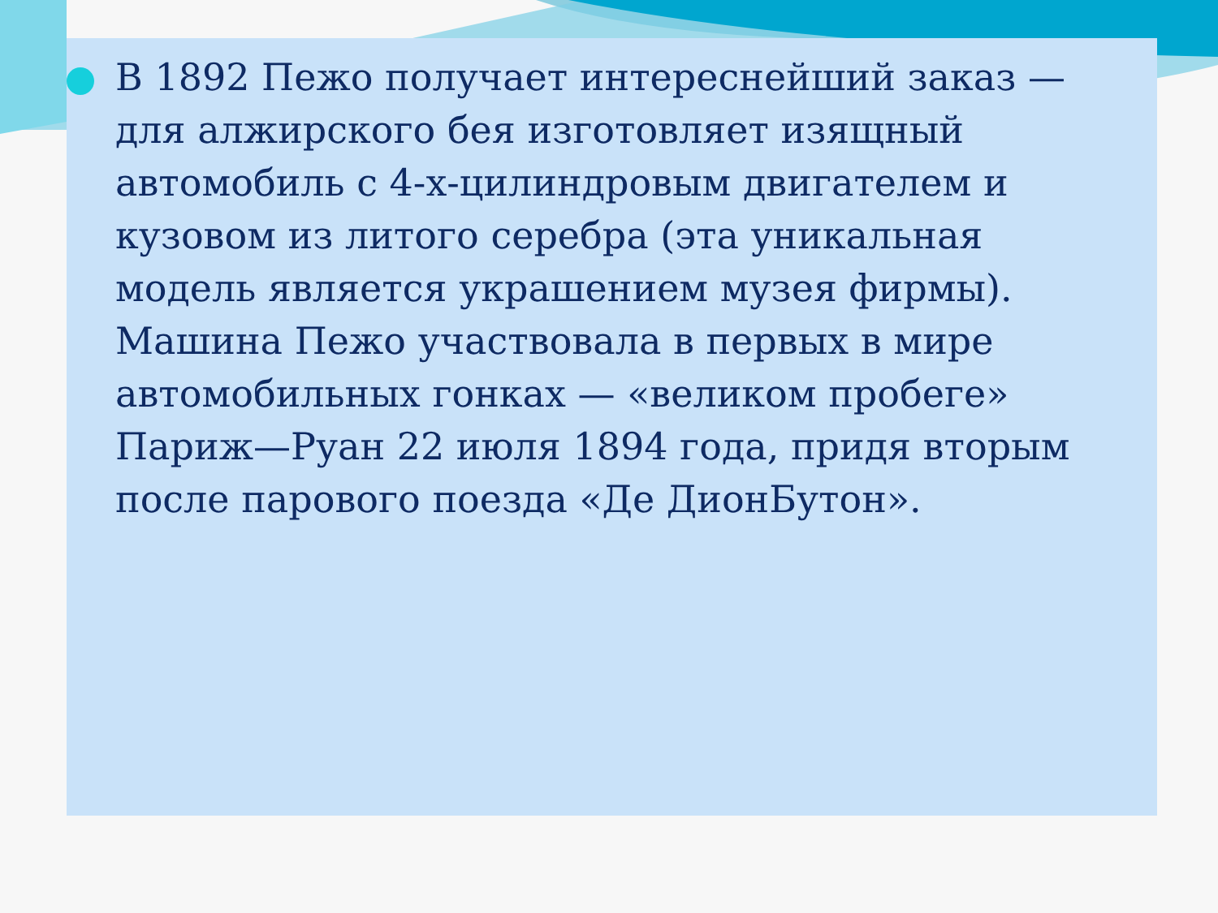В 1892 Пежо получает интереснейший заказ — для алжирского бея изготовляет изящный автомобиль с 4-х-цилиндровым двигателем и кузовом из литого серебра (эта уникальная модель является украшением музея фирмы). Машина Пежо участвовала в первых в мире автомобильных гонках — «великом пробеге» Париж—Руан 22 июля 1894 года, придя вторым после парового поезда «Де ДионБутон».